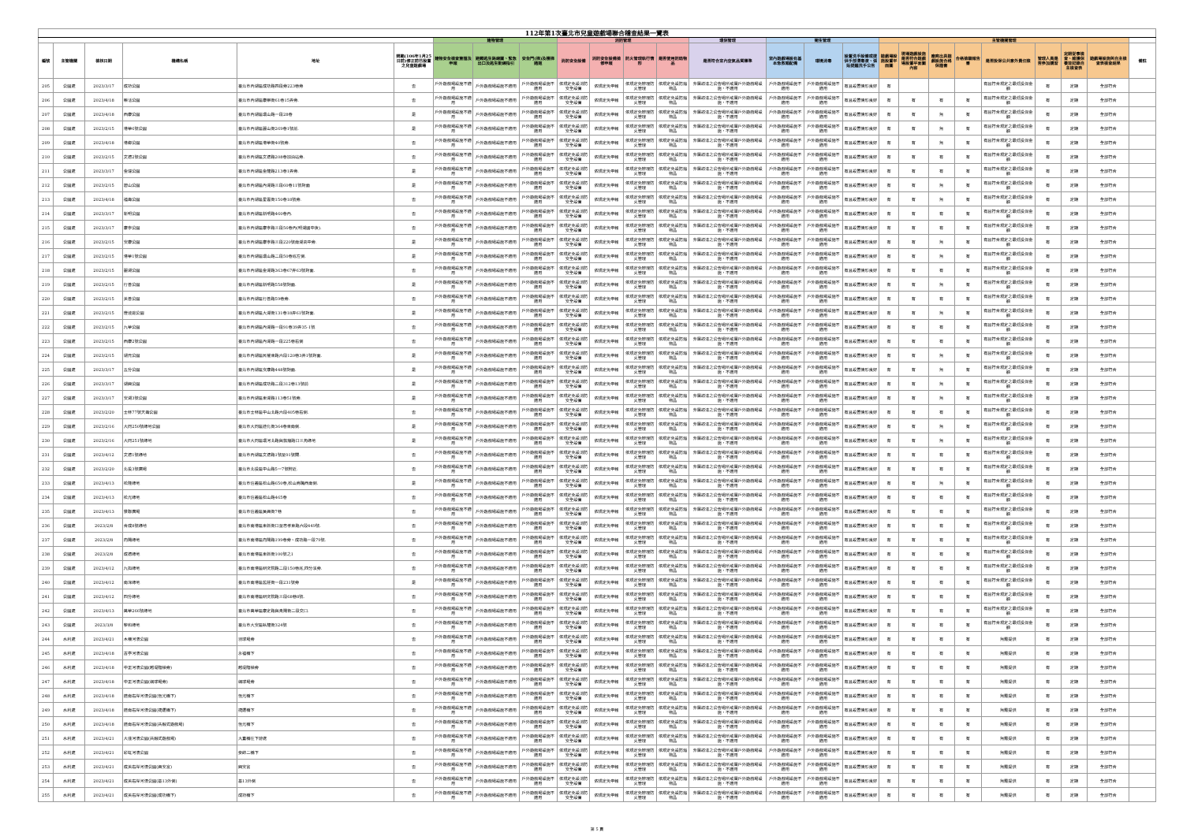| 112年第1次臺北市兒童遊戲場聯合稽查結果一覽表 | | | | | | | | | | | | | | | | | | | | | | | | | |
| --- | --- | --- | --- | --- | --- | --- | --- | --- | --- | --- | --- | --- | --- | --- | --- | --- | --- | --- | --- | --- | --- | --- | --- | --- | --- |
| | | | | | | 建物管理 | | | 消防管理 | | | | 環保管理 | 衛生管理 | | | 主管機關管理 | | | | | | | | |
| 編號 | 主管機關 | 檢核日期 | 機構名稱 | 地址 | 規範(106年1月25日前)修正前已設置之兒童遊戲場 | 建物安全檢查簽證及申報 | 避難逃生路線圖、緊急出口及逃生動線指引 | 安全門(梯)及樓梯通道 | 消防安全設備 | 消防安全設備檢修申報 | 防火管理執行情形 | 是否使用防焰物品 | 是否符合室內空氣品質標準 | 室內遊戲場設有基本急救箱配備 | 環境消毒 | 設置洗手設備或提供手部清毒液、張貼提醒洗手公告 | 遊戲場設施設置平面圖 | 現場遊戲設施是否符合遊戲場設置平面圖內容 | 廠商出具遊戲設施合格保證書 | 合格檢驗報告書 | 是否投保公共意外責任險 | 管理人員是否參加講習 | 定期從事檢查、維護保養並記錄自主檢查表 | 遊戲場設施與自主檢查表檢查結果 | 備註 |
| 205 | 公園處 | 2023/3/17 | 成功公園 | 臺北市內湖區成功路四段旁223巷旁 | 否 | 戶外遊戲場設施不適用 | 戶外遊戲場設施不適用 | 戶外遊戲場設施不適用 | 依規定免設消防安全設備 | 依規定免申報 | 依規定免辦理防火管理 | 依規定免設防焰物品 | 非屬該法之公告場所或屬戶外遊戲場設施，不適用 | 戶外遊戲場設施不適用 | 戶外遊戲場設施不適用 | 有且設置情形良好 | 有 | | | | 有且符合規定之最低投保金額 | 有 | 定期 | 全部符合 | |
| 206 | 公園處 | 2023/4/18 | 樂活公園 | 臺北市內湖區康樂街61巷15弄旁. | 否 | 戶外遊戲場設施不適用 | 戶外遊戲場設施不適用 | 戶外遊戲場設施不適用 | 依規定免設消防安全設備 | 依規定免申報 | 依規定免辦理防火管理 | 依規定免設防焰物品 | 非屬該法之公告場所或屬戶外遊戲場設施，不適用 | 戶外遊戲場設施不適用 | 戶外遊戲場設施不適用 | 有且設置情形良好 | 有 | 有 | 有 | 有 | 有且符合規定之最低投保金額 | 有 | 定期 | 全部符合 | |
| 207 | 公園處 | 2023/4/18 | 西康公園 | 臺北市內湖區環山路一段28巷 | 是 | 戶外遊戲場設施不適用 | 戶外遊戲場設施不適用 | 戶外遊戲場設施不適用 | 依規定免設消防安全設備 | 依規定免申報 | 依規定免辦理防火管理 | 依規定免設防焰物品 | 非屬該法之公告場所或屬戶外遊戲場設施，不適用 | 戶外遊戲場設施不適用 | 戶外遊戲場設施不適用 | 有且設置情形良好 | 有 | 有 | 無 | 有 | 有且符合規定之最低投保金額 | 有 | 定期 | 全部符合 | |
| 208 | 公園處 | 2023/2/15 | 港華6號公園 | 臺北市內湖區麗山街269巷1號前. | 是 | 戶外遊戲場設施不適用 | 戶外遊戲場設施不適用 | 戶外遊戲場設施不適用 | 依規定免設消防安全設備 | 依規定免申報 | 依規定免辦理防火管理 | 依規定免設防焰物品 | 非屬該法之公告場所或屬戶外遊戲場設施，不適用 | 戶外遊戲場設施不適用 | 戶外遊戲場設施不適用 | 有且設置情形良好 | 有 | 有 | 無 | 有 | 有且符合規定之最低投保金額 | 有 | 定期 | 全部符合 | |
| 209 | 公園處 | 2023/4/18 | 港都公園 | 臺北市內湖區港華街40號旁. | 否 | 戶外遊戲場設施不適用 | 戶外遊戲場設施不適用 | 戶外遊戲場設施不適用 | 依規定免設消防安全設備 | 依規定免申報 | 依規定免辦理防火管理 | 依規定免設防焰物品 | 非屬該法之公告場所或屬戶外遊戲場設施，不適用 | 戶外遊戲場設施不適用 | 戶外遊戲場設施不適用 | 有且設置情形良好 | 有 | 有 | 無 | 有 | 有且符合規定之最低投保金額 | 有 | 定期 | 全部符合 | |
| 210 | 公園處 | 2023/2/15 | 文德2號公園 | 臺北市內湖區文德路208巷加油站旁. | 否 | 戶外遊戲場設施不適用 | 戶外遊戲場設施不適用 | 戶外遊戲場設施不適用 | 依規定免設消防安全設備 | 依規定免申報 | 依規定免辦理防火管理 | 依規定免設防焰物品 | 非屬該法之公告場所或屬戶外遊戲場設施，不適用 | 戶外遊戲場設施不適用 | 戶外遊戲場設施不適用 | 有且設置情形良好 | 有 | 有 | 有 | 有 | 有且符合規定之最低投保金額 | 有 | 定期 | 全部符合 | |
| 211 | 公園處 | 2023/3/17 | 金瑞公園 | 臺北市內湖區金龍路213巷1弄旁. | 是 | 戶外遊戲場設施不適用 | 戶外遊戲場設施不適用 | 戶外遊戲場設施不適用 | 依規定免設消防安全設備 | 依規定免申報 | 依規定免辦理防火管理 | 依規定免設防焰物品 | 非屬該法之公告場所或屬戶外遊戲場設施，不適用 | 戶外遊戲場設施不適用 | 戶外遊戲場設施不適用 | 有且設置情形良好 | 有 | 有 | 有 | 有 | 有且符合規定之最低投保金額 | 有 | 定期 | 全部符合 | |
| 212 | 公園處 | 2023/2/15 | 碧山公園 | 臺北市內湖區內湖路三段60巷11號對面 | 是 | 戶外遊戲場設施不適用 | 戶外遊戲場設施不適用 | 戶外遊戲場設施不適用 | 依規定免設消防安全設備 | 依規定免申報 | 依規定免辦理防火管理 | 依規定免設防焰物品 | 非屬該法之公告場所或屬戶外遊戲場設施，不適用 | 戶外遊戲場設施不適用 | 戶外遊戲場設施不適用 | 有且設置情形良好 | 有 | 有 | 無 | 有 | 有且符合規定之最低投保金額 | 有 | 定期 | 全部符合 | |
| 213 | 公園處 | 2023/4/18 | 福壽公園 | 臺北市內湖區星雲街150巷18號旁. | 否 | 戶外遊戲場設施不適用 | 戶外遊戲場設施不適用 | 戶外遊戲場設施不適用 | 依規定免設消防安全設備 | 依規定免申報 | 依規定免辦理防火管理 | 依規定免設防焰物品 | 非屬該法之公告場所或屬戶外遊戲場設施，不適用 | 戶外遊戲場設施不適用 | 戶外遊戲場設施不適用 | 有且設置情形良好 | 有 | 有 | 無 | 有 | 有且符合規定之最低投保金額 | 有 | 定期 | 全部符合 | |
| 214 | 公園處 | 2023/3/17 | 新明公園 | 臺北市內湖區新明路460巷內. | 否 | 戶外遊戲場設施不適用 | 戶外遊戲場設施不適用 | 戶外遊戲場設施不適用 | 依規定免設消防安全設備 | 依規定免申報 | 依規定免辦理防火管理 | 依規定免設防焰物品 | 非屬該法之公告場所或屬戶外遊戲場設施，不適用 | 戶外遊戲場設施不適用 | 戶外遊戲場設施不適用 | 有且設置情形良好 | 有 | 有 | 有 | 有 | 有且符合規定之最低投保金額 | 有 | 定期 | 全部符合 | |
| 215 | 公園處 | 2023/3/17 | 康寧公園 | 臺北市內湖區康寧路三段56巷內(明湖國中後). | 否 | 戶外遊戲場設施不適用 | 戶外遊戲場設施不適用 | 戶外遊戲場設施不適用 | 依規定免設消防安全設備 | 依規定免申報 | 依規定免辦理防火管理 | 依規定免設防焰物品 | 非屬該法之公告場所或屬戶外遊戲場設施，不適用 | 戶外遊戲場設施不適用 | 戶外遊戲場設施不適用 | 有且設置情形良好 | 有 | 有 | 有 | 有 | 有且符合規定之最低投保金額 | 有 | 定期 | 全部符合 | |
| 216 | 公園處 | 2023/2/15 | 安康公園 | 臺北市內湖區康寧路三段220號南湖高中旁. | 是 | 戶外遊戲場設施不適用 | 戶外遊戲場設施不適用 | 戶外遊戲場設施不適用 | 依規定免設消防安全設備 | 依規定免申報 | 依規定免辦理防火管理 | 依規定免設防焰物品 | 非屬該法之公告場所或屬戶外遊戲場設施，不適用 | 戶外遊戲場設施不適用 | 戶外遊戲場設施不適用 | 有且設置情形良好 | 有 | 有 | 無 | 有 | 有且符合規定之最低投保金額 | 有 | 定期 | 全部符合 | |
| 217 | 公園處 | 2023/2/15 | 港華1號公園 | 臺北市內湖區環山路二段50巷底左側. | 是 | 戶外遊戲場設施不適用 | 戶外遊戲場設施不適用 | 戶外遊戲場設施不適用 | 依規定免設消防安全設備 | 依規定免申報 | 依規定免辦理防火管理 | 依規定免設防焰物品 | 非屬該法之公告場所或屬戶外遊戲場設施，不適用 | 戶外遊戲場設施不適用 | 戶外遊戲場設施不適用 | 有且設置情形良好 | 有 | 有 | 無 | 有 | 有且符合規定之最低投保金額 | 有 | 定期 | 全部符合 | |
| 218 | 公園處 | 2023/2/15 | 麗湖公園 | 臺北市內湖區金湖路363巷67弄63號對面. | 否 | 戶外遊戲場設施不適用 | 戶外遊戲場設施不適用 | 戶外遊戲場設施不適用 | 依規定免設消防安全設備 | 依規定免申報 | 依規定免辦理防火管理 | 依規定免設防焰物品 | 非屬該法之公告場所或屬戶外遊戲場設施，不適用 | 戶外遊戲場設施不適用 | 戶外遊戲場設施不適用 | 有且設置情形良好 | 有 | 有 | 有 | 有 | 有且符合規定之最低投保金額 | 有 | 定期 | 全部符合 | |
| 219 | 公園處 | 2023/2/15 | 行善公園 | 臺北市內湖區新明路558號對面. | 是 | 戶外遊戲場設施不適用 | 戶外遊戲場設施不適用 | 戶外遊戲場設施不適用 | 依規定免設消防安全設備 | 依規定免申報 | 依規定免辦理防火管理 | 依規定免設防焰物品 | 非屬該法之公告場所或屬戶外遊戲場設施，不適用 | 戶外遊戲場設施不適用 | 戶外遊戲場設施不適用 | 有且設置情形良好 | 有 | 有 | 無 | 有 | 有且符合規定之最低投保金額 | 有 | 定期 | 全部符合 | |
| 220 | 公園處 | 2023/2/15 | 美善公園 | 臺北市內湖區行善路59巷旁. | 否 | 戶外遊戲場設施不適用 | 戶外遊戲場設施不適用 | 戶外遊戲場設施不適用 | 依規定免設消防安全設備 | 依規定免申報 | 依規定免辦理防火管理 | 依規定免設防焰物品 | 非屬該法之公告場所或屬戶外遊戲場設施，不適用 | 戶外遊戲場設施不適用 | 戶外遊戲場設施不適用 | 有且設置情形良好 | 有 | 有 | 有 | 有 | 有且符合規定之最低投保金額 | 有 | 定期 | 全部符合 | |
| 221 | 公園處 | 2023/2/15 | 燈波庭公園 | 臺北市內湖區大湖街131巷18弄61號對面. | 是 | 戶外遊戲場設施不適用 | 戶外遊戲場設施不適用 | 戶外遊戲場設施不適用 | 依規定免設消防安全設備 | 依規定免申報 | 依規定免辦理防火管理 | 依規定免設防焰物品 | 非屬該法之公告場所或屬戶外遊戲場設施，不適用 | 戶外遊戲場設施不適用 | 戶外遊戲場設施不適用 | 有且設置情形良好 | 有 | 有 | 無 | 有 | 有且符合規定之最低投保金額 | 有 | 定期 | 全部符合 | |
| 222 | 公園處 | 2023/2/15 | 九華公園 | 臺北市內湖區內湖路一段91巷39弄35-1號 | 否 | 戶外遊戲場設施不適用 | 戶外遊戲場設施不適用 | 戶外遊戲場設施不適用 | 依規定免設消防安全設備 | 依規定免申報 | 依規定免辦理防火管理 | 依規定免設防焰物品 | 非屬該法之公告場所或屬戶外遊戲場設施，不適用 | 戶外遊戲場設施不適用 | 戶外遊戲場設施不適用 | 有且設置情形良好 | 有 | 有 | 有 | 有 | 有且符合規定之最低投保金額 | 有 | 定期 | 全部符合 | |
| 223 | 公園處 | 2023/2/15 | 西康2號公園 | 臺北市內湖區內湖路一段225巷右側 | 否 | 戶外遊戲場設施不適用 | 戶外遊戲場設施不適用 | 戶外遊戲場設施不適用 | 依規定免設消防安全設備 | 依規定免申報 | 依規定免辦理防火管理 | 依規定免設防焰物品 | 非屬該法之公告場所或屬戶外遊戲場設施，不適用 | 戶外遊戲場設施不適用 | 戶外遊戲場設施不適用 | 有且設置情形良好 | 有 | 有 | 有 | 有 | 有且符合規定之最低投保金額 | 有 | 定期 | 全部符合 | |
| 224 | 公園處 | 2023/2/15 | 湖元公園 | 臺北市內湖區民權東路六段120巷3弄1號對面. | 是 | 戶外遊戲場設施不適用 | 戶外遊戲場設施不適用 | 戶外遊戲場設施不適用 | 依規定免設消防安全設備 | 依規定免申報 | 依規定免辦理防火管理 | 依規定免設防焰物品 | 非屬該法之公告場所或屬戶外遊戲場設施，不適用 | 戶外遊戲場設施不適用 | 戶外遊戲場設施不適用 | 有且設置情形良好 | 有 | 有 | 無 | 有 | 有且符合規定之最低投保金額 | 有 | 定期 | 全部符合 | |
| 225 | 公園處 | 2023/3/17 | 五分公園 | 臺北市內湖區安康路448號對面. | 是 | 戶外遊戲場設施不適用 | 戶外遊戲場設施不適用 | 戶外遊戲場設施不適用 | 依規定免設消防安全設備 | 依規定免申報 | 依規定免辦理防火管理 | 依規定免設防焰物品 | 非屬該法之公告場所或屬戶外遊戲場設施，不適用 | 戶外遊戲場設施不適用 | 戶外遊戲場設施不適用 | 有且設置情形良好 | 有 | 有 | 無 | 有 | 有且符合規定之最低投保金額 | 有 | 定期 | 全部符合 | |
| 226 | 公園處 | 2023/3/17 | 湖興公園 | 臺北市內湖區成功路二段312巷13號前 | 是 | 戶外遊戲場設施不適用 | 戶外遊戲場設施不適用 | 戶外遊戲場設施不適用 | 依規定免設消防安全設備 | 依規定免申報 | 依規定免辦理防火管理 | 依規定免設防焰物品 | 非屬該法之公告場所或屬戶外遊戲場設施，不適用 | 戶外遊戲場設施不適用 | 戶外遊戲場設施不適用 | 有且設置情形良好 | 有 | 有 | 無 | 有 | 有且符合規定之最低投保金額 | 有 | 定期 | 全部符合 | |
| 227 | 公園處 | 2023/3/17 | 安湖3號公園 | 臺北市內湖區東湖路113巷51號旁. | 是 | 戶外遊戲場設施不適用 | 戶外遊戲場設施不適用 | 戶外遊戲場設施不適用 | 依規定免設消防安全設備 | 依規定免申報 | 依規定免辦理防火管理 | 依規定免設防焰物品 | 非屬該法之公告場所或屬戶外遊戲場設施，不適用 | 戶外遊戲場設施不適用 | 戶外遊戲場設施不適用 | 有且設置情形良好 | 有 | 有 | 無 | 有 | 有且符合規定之最低投保金額 | 有 | 定期 | 全部符合 | |
| 228 | 公園處 | 2023/2/20 | 士林77號天壽公園 | 臺北市士林區中山北路六段405巷右側. | 否 | 戶外遊戲場設施不適用 | 戶外遊戲場設施不適用 | 戶外遊戲場設施不適用 | 依規定免設消防安全設備 | 依規定免申報 | 依規定免辦理防火管理 | 依規定免設防焰物品 | 非屬該法之公告場所或屬戶外遊戲場設施，不適用 | 戶外遊戲場設施不適用 | 戶外遊戲場設施不適用 | 有且設置情形良好 | 有 | 有 | 有 | 有 | 有且符合規定之最低投保金額 | 有 | 定期 | 全部符合 | |
| 229 | 公園處 | 2023/2/16 | 大同250號綠地公園 | 臺北市大同區迪化街364巷東南側. | 是 | 戶外遊戲場設施不適用 | 戶外遊戲場設施不適用 | 戶外遊戲場設施不適用 | 依規定免設消防安全設備 | 依規定免申報 | 依規定免辦理防火管理 | 依規定免設防焰物品 | 非屬該法之公告場所或屬戶外遊戲場設施，不適用 | 戶外遊戲場設施不適用 | 戶外遊戲場設施不適用 | 有且設置情形良好 | 有 | 有 | 無 | 有 | 有且符合規定之最低投保金額 | 有 | 定期 | 全部符合 | |
| 230 | 公園處 | 2023/2/16 | 大同251號綠地 | 臺北市大同區環河北路與敦煌路口三角綠地 | 是 | 戶外遊戲場設施不適用 | 戶外遊戲場設施不適用 | 戶外遊戲場設施不適用 | 依規定免設消防安全設備 | 依規定免申報 | 依規定免辦理防火管理 | 依規定免設防焰物品 | 非屬該法之公告場所或屬戶外遊戲場設施，不適用 | 戶外遊戲場設施不適用 | 戶外遊戲場設施不適用 | 有且設置情形良好 | 有 | 有 | 無 | 有 | 有且符合規定之最低投保金額 | 有 | 定期 | 全部符合 | |
| 231 | 公園處 | 2023/4/12 | 文德1號綠地 | 臺北市內湖區文德路1號至91號間. | 否 | 戶外遊戲場設施不適用 | 戶外遊戲場設施不適用 | 戶外遊戲場設施不適用 | 依規定免設消防安全設備 | 依規定免申報 | 依規定免辦理防火管理 | 依規定免設防焰物品 | 非屬該法之公告場所或屬戶外遊戲場設施，不適用 | 戶外遊戲場設施不適用 | 戶外遊戲場設施不適用 | 有且設置情形良好 | 有 | 有 | 有 | 有 | 有且符合規定之最低投保金額 | 有 | 定期 | 全部符合 | |
| 232 | 公園處 | 2023/2/20 | 北投3號廣場 | 臺北市北投區中山路5一7號附近. | 否 | 戶外遊戲場設施不適用 | 戶外遊戲場設施不適用 | 戶外遊戲場設施不適用 | 依規定免設消防安全設備 | 依規定免申報 | 依規定免辦理防火管理 | 依規定免設防焰物品 | 非屬該法之公告場所或屬戶外遊戲場設施，不適用 | 戶外遊戲場設施不適用 | 戶外遊戲場設施不適用 | 有且設置情形良好 | 有 | 有 | 有 | 有 | 有且符合規定之最低投保金額 | 有 | 定期 | 全部符合 | |
| 233 | 公園處 | 2023/4/13 | 松隆綠地 | 臺北市信義區松山路650巷,松山商職西南側. | 是 | 戶外遊戲場設施不適用 | 戶外遊戲場設施不適用 | 戶外遊戲場設施不適用 | 依規定免設消防安全設備 | 依規定免申報 | 依規定免辦理防火管理 | 依規定免設防焰物品 | 非屬該法之公告場所或屬戶外遊戲場設施，不適用 | 戶外遊戲場設施不適用 | 戶外遊戲場設施不適用 | 有且設置情形良好 | 有 | 有 | 無 | 有 | 有且符合規定之最低投保金額 | 有 | 定期 | 全部符合 | |
| 234 | 公園處 | 2023/4/13 | 松光綠地 | 臺北市信義區松山路465巷 | 否 | 戶外遊戲場設施不適用 | 戶外遊戲場設施不適用 | 戶外遊戲場設施不適用 | 依規定免設消防安全設備 | 依規定免申報 | 依規定免辦理防火管理 | 依規定免設防焰物品 | 非屬該法之公告場所或屬戶外遊戲場設施，不適用 | 戶外遊戲場設施不適用 | 戶外遊戲場設施不適用 | 有且設置情形良好 | 有 | 有 | 有 | 有 | 有且符合規定之最低投保金額 | 有 | 定期 | 全部符合 | |
| 235 | 公園處 | 2023/4/13 | 景聯廣場 | 臺北市信義區吳興街7巷 | 否 | 戶外遊戲場設施不適用 | 戶外遊戲場設施不適用 | 戶外遊戲場設施不適用 | 依規定免設消防安全設備 | 依規定免申報 | 依規定免辦理防火管理 | 依規定免設防焰物品 | 非屬該法之公告場所或屬戶外遊戲場設施，不適用 | 戶外遊戲場設施不適用 | 戶外遊戲場設施不適用 | 有且設置情形良好 | 有 | 有 | 有 | 有 | 有且符合規定之最低投保金額 | 有 | 定期 | 全部符合 | |
| 236 | 公園處 | 2023/2/8 | 合成8號綠地 | 臺北市南港區東新街口至忠孝東路六段449號. | 否 | 戶外遊戲場設施不適用 | 戶外遊戲場設施不適用 | 戶外遊戲場設施不適用 | 依規定免設消防安全設備 | 依規定免申報 | 依規定免辦理防火管理 | 依規定免設防焰物品 | 非屬該法之公告場所或屬戶外遊戲場設施，不適用 | 戶外遊戲場設施不適用 | 戶外遊戲場設施不適用 | 有且設置情形良好 | 有 | 有 | 有 | 有 | 有且符合規定之最低投保金額 | 有 | 定期 | 全部符合 | |
| 237 | 公園處 | 2023/2/8 | 向陽綠地 | 臺北市南港區向陽路199巷旁、成功路一段79號. | 否 | 戶外遊戲場設施不適用 | 戶外遊戲場設施不適用 | 戶外遊戲場設施不適用 | 依規定免設消防安全設備 | 依規定免申報 | 依規定免辦理防火管理 | 依規定免設防焰物品 | 非屬該法之公告場所或屬戶外遊戲場設施，不適用 | 戶外遊戲場設施不適用 | 戶外遊戲場設施不適用 | 有且設置情形良好 | 有 | 有 | 有 | 有 | 有且符合規定之最低投保金額 | 有 | 定期 | 全部符合 | |
| 238 | 公園處 | 2023/2/8 | 成德綠地 | 臺北市南港區東新街100號之1 | 否 | 戶外遊戲場設施不適用 | 戶外遊戲場設施不適用 | 戶外遊戲場設施不適用 | 依規定免設消防安全設備 | 依規定免申報 | 依規定免辦理防火管理 | 依規定免設防焰物品 | 非屬該法之公告場所或屬戶外遊戲場設施，不適用 | 戶外遊戲場設施不適用 | 戶外遊戲場設施不適用 | 有且設置情形良好 | 有 | 有 | 有 | 有 | 有且符合規定之最低投保金額 | 有 | 定期 | 全部符合 | |
| 239 | 公園處 | 2023/4/12 | 九如綠地 | 臺北市南港區研究院路二段150巷底,四分溪旁. | 否 | 戶外遊戲場設施不適用 | 戶外遊戲場設施不適用 | 戶外遊戲場設施不適用 | 依規定免設消防安全設備 | 依規定免申報 | 依規定免辦理防火管理 | 依規定免設防焰物品 | 非屬該法之公告場所或屬戶外遊戲場設施，不適用 | 戶外遊戲場設施不適用 | 戶外遊戲場設施不適用 | 有且設置情形良好 | 有 | 有 | 有 | 有 | 有且符合規定之最低投保金額 | 有 | 定期 | 全部符合 | |
| 240 | 公園處 | 2023/4/12 | 南深綠地 | 臺北市南港區舊莊街一段231號旁 | 是 | 戶外遊戲場設施不適用 | 戶外遊戲場設施不適用 | 戶外遊戲場設施不適用 | 依規定免設消防安全設備 | 依規定免申報 | 依規定免辦理防火管理 | 依規定免設防焰物品 | 非屬該法之公告場所或屬戶外遊戲場設施，不適用 | 戶外遊戲場設施不適用 | 戶外遊戲場設施不適用 | 有且設置情形良好 | 有 | 有 | 有 | 有 | 有且符合規定之最低投保金額 | 有 | 定期 | 全部符合 | |
| 241 | 公園處 | 2023/4/12 | 四分綠地 | 臺北市南港區研究院路三段68巷8號. | 否 | 戶外遊戲場設施不適用 | 戶外遊戲場設施不適用 | 戶外遊戲場設施不適用 | 依規定免設消防安全設備 | 依規定免申報 | 依規定免辦理防火管理 | 依規定免設防焰物品 | 非屬該法之公告場所或屬戶外遊戲場設施，不適用 | 戶外遊戲場設施不適用 | 戶外遊戲場設施不適用 | 有且設置情形良好 | 有 | 有 | 有 | 有 | 有且符合規定之最低投保金額 | 有 | 定期 | 全部符合 | |
| 242 | 公園處 | 2023/4/13 | 萬華266號綠地 | 臺北市萬華區康定路與貴陽街二段交口. | 否 | 戶外遊戲場設施不適用 | 戶外遊戲場設施不適用 | 戶外遊戲場設施不適用 | 依規定免設消防安全設備 | 依規定免申報 | 依規定免辦理防火管理 | 依規定免設防焰物品 | 非屬該法之公告場所或屬戶外遊戲場設施，不適用 | 戶外遊戲場設施不適用 | 戶外遊戲場設施不適用 | 有且設置情形良好 | 有 | 有 | 有 | 有 | 有且符合規定之最低投保金額 | 有 | 定期 | 全部符合 | |
| 243 | 公園處 | 2023/3/8 | 黎和綠地 | 臺北市大安區臥龍街324號 | 否 | 戶外遊戲場設施不適用 | 戶外遊戲場設施不適用 | 戶外遊戲場設施不適用 | 依規定免設消防安全設備 | 依規定免申報 | 依規定免辦理防火管理 | 依規定免設防焰物品 | 非屬該法之公告場所或屬戶外遊戲場設施，不適用 | 戶外遊戲場設施不適用 | 戶外遊戲場設施不適用 | 有且設置情形良好 | 有 | 有 | 有 | 有 | 有且符合規定之最低投保金額 | 有 | 定期 | 全部符合 | |
| 244 | 水利處 | 2023/4/21 | 木柵河濱公園 | 羽球場旁 | 否 | 戶外遊戲場設施不適用 | 戶外遊戲場設施不適用 | 戶外遊戲場設施不適用 | 依規定免設消防安全設備 | 依規定免申報 | 依規定免辦理防火管理 | 依規定免設防焰物品 | 非屬該法之公告場所或屬戶外遊戲場設施，不適用 | 戶外遊戲場設施不適用 | 戶外遊戲場設施不適用 | 有且設置情形良好 | 有 | 有 | 有 | 有 | 無需提供 | 有 | 定期 | 全部符合 | |
| 245 | 水利處 | 2023/4/18 | 古亭河濱公園 | 永福橋下 | 否 | 戶外遊戲場設施不適用 | 戶外遊戲場設施不適用 | 戶外遊戲場設施不適用 | 依規定免設消防安全設備 | 依規定免申報 | 依規定免辦理防火管理 | 依規定免設防焰物品 | 非屬該法之公告場所或屬戶外遊戲場設施，不適用 | 戶外遊戲場設施不適用 | 戶外遊戲場設施不適用 | 有且設置情形良好 | 有 | 有 | 有 | 有 | 無需提供 | 有 | 定期 | 全部符合 | |
| 246 | 水利處 | 2023/4/18 | 中正河濱公園(越堤階梯旁) | 越堤階梯旁 | 否 | 戶外遊戲場設施不適用 | 戶外遊戲場設施不適用 | 戶外遊戲場設施不適用 | 依規定免設消防安全設備 | 依規定免申報 | 依規定免辦理防火管理 | 依規定免設防焰物品 | 非屬該法之公告場所或屬戶外遊戲場設施，不適用 | 戶外遊戲場設施不適用 | 戶外遊戲場設施不適用 | 有且設置情形良好 | 有 | 有 | 有 | 有 | 無需提供 | 有 | 定期 | 全部符合 | |
| 247 | 水利處 | 2023/4/18 | 中正河濱公園(網球場旁) | 網球場旁 | 否 | 戶外遊戲場設施不適用 | 戶外遊戲場設施不適用 | 戶外遊戲場設施不適用 | 依規定免設消防安全設備 | 依規定免申報 | 依規定免辦理防火管理 | 依規定免設防焰物品 | 非屬該法之公告場所或屬戶外遊戲場設施，不適用 | 戶外遊戲場設施不適用 | 戶外遊戲場設施不適用 | 有且設置情形良好 | 有 | 有 | 有 | 有 | 無需提供 | 有 | 定期 | 全部符合 | |
| 248 | 水利處 | 2023/4/18 | 道南右岸河濱公園(恆光橋下) | 恆光橋下 | 否 | 戶外遊戲場設施不適用 | 戶外遊戲場設施不適用 | 戶外遊戲場設施不適用 | 依規定免設消防安全設備 | 依規定免申報 | 依規定免辦理防火管理 | 依規定免設防焰物品 | 非屬該法之公告場所或屬戶外遊戲場設施，不適用 | 戶外遊戲場設施不適用 | 戶外遊戲場設施不適用 | 有且設置情形良好 | 有 | 有 | 有 | 有 | 無需提供 | 有 | 定期 | 全部符合 | |
| 249 | 水利處 | 2023/4/18 | 道南右岸河濱公園(捷運橋下) | 捷運橋下 | 否 | 戶外遊戲場設施不適用 | 戶外遊戲場設施不適用 | 戶外遊戲場設施不適用 | 依規定免設消防安全設備 | 依規定免申報 | 依規定免辦理防火管理 | 依規定免設防焰物品 | 非屬該法之公告場所或屬戶外遊戲場設施，不適用 | 戶外遊戲場設施不適用 | 戶外遊戲場設施不適用 | 有且設置情形良好 | 有 | 有 | 有 | 有 | 無需提供 | 有 | 定期 | 全部符合 | |
| 250 | 水利處 | 2023/4/18 | 道南右岸河濱公園(共融式遊戲場) | 恆光橋下 | 否 | 戶外遊戲場設施不適用 | 戶外遊戲場設施不適用 | 戶外遊戲場設施不適用 | 依規定免設消防安全設備 | 依規定免申報 | 依規定免辦理防火管理 | 依規定免設防焰物品 | 非屬該法之公告場所或屬戶外遊戲場設施，不適用 | 戶外遊戲場設施不適用 | 戶外遊戲場設施不適用 | 有且設置情形良好 | 有 | 有 | 有 | 有 | 無需提供 | 有 | 定期 | 全部符合 | |
| 251 | 水利處 | 2023/4/21 | 大佳河濱公園(共融式遊戲場) | 大直橋往下游處 | 否 | 戶外遊戲場設施不適用 | 戶外遊戲場設施不適用 | 戶外遊戲場設施不適用 | 依規定免設消防安全設備 | 依規定免申報 | 依規定免辦理防火管理 | 依規定免設防焰物品 | 非屬該法之公告場所或屬戶外遊戲場設施，不適用 | 戶外遊戲場設施不適用 | 戶外遊戲場設施不適用 | 有且設置情形良好 | 有 | 有 | 有 | 有 | 無需提供 | 有 | 定期 | 全部符合 | |
| 252 | 水利處 | 2023/4/21 | 彩虹河濱公園 | 麥帥二橋下 | 否 | 戶外遊戲場設施不適用 | 戶外遊戲場設施不適用 | 戶外遊戲場設施不適用 | 依規定免設消防安全設備 | 依規定免申報 | 依規定免辦理防火管理 | 依規定免設防焰物品 | 非屬該法之公告場所或屬戶外遊戲場設施，不適用 | 戶外遊戲場設施不適用 | 戶外遊戲場設施不適用 | 有且設置情形良好 | 有 | 有 | 有 | 有 | 無需提供 | 有 | 定期 | 全部符合 | |
| 253 | 水利處 | 2023/4/21 | 成美右岸河濱公園(興安宮) | 興安宮 | 否 | 戶外遊戲場設施不適用 | 戶外遊戲場設施不適用 | 戶外遊戲場設施不適用 | 依規定免設消防安全設備 | 依規定免申報 | 依規定免辦理防火管理 | 依規定免設防焰物品 | 非屬該法之公告場所或屬戶外遊戲場設施，不適用 | 戶外遊戲場設施不適用 | 戶外遊戲場設施不適用 | 有且設置情形良好 | 有 | 有 | 有 | 有 | 無需提供 | 有 | 定期 | 全部符合 | |
| 254 | 水利處 | 2023/4/21 | 成美右岸河濱公園(基13外側) | 基13外側 | 否 | 戶外遊戲場設施不適用 | 戶外遊戲場設施不適用 | 戶外遊戲場設施不適用 | 依規定免設消防安全設備 | 依規定免申報 | 依規定免辦理防火管理 | 依規定免設防焰物品 | 非屬該法之公告場所或屬戶外遊戲場設施，不適用 | 戶外遊戲場設施不適用 | 戶外遊戲場設施不適用 | 有且設置情形良好 | 有 | 有 | 有 | 有 | 無需提供 | 有 | 定期 | 全部符合 | |
| 255 | 水利處 | 2023/4/21 | 成美右岸河濱公園(成功橋下) | 成功橋下 | 否 | 戶外遊戲場設施不適用 | 戶外遊戲場設施不適用 | 戶外遊戲場設施不適用 | 依規定免設消防安全設備 | 依規定免申報 | 依規定免辦理防火管理 | 依規定免設防焰物品 | 非屬該法之公告場所或屬戶外遊戲場設施，不適用 | 戶外遊戲場設施不適用 | 戶外遊戲場設施不適用 | 有且設置情形良好 | 有 | 有 | 有 | 有 | 無需提供 | 有 | 定期 | 全部符合 | |
第 5 頁